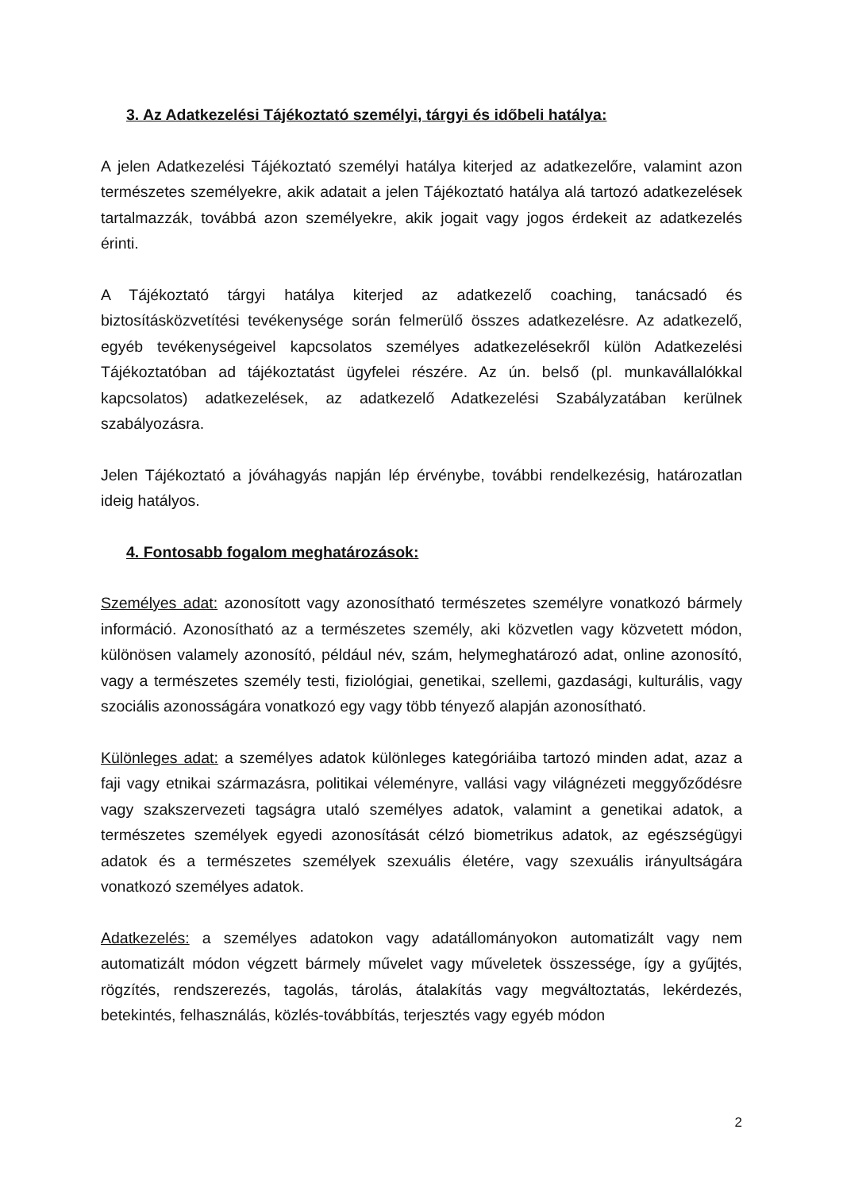3. Az Adatkezelési Tájékoztató személyi, tárgyi és időbeli hatálya:
A jelen Adatkezelési Tájékoztató személyi hatálya kiterjed az adatkezelőre, valamint azon természetes személyekre, akik adatait a jelen Tájékoztató hatálya alá tartozó adatkezelések tartalmazzák, továbbá azon személyekre, akik jogait vagy jogos érdekeit az adatkezelés érinti.
A Tájékoztató tárgyi hatálya kiterjed az adatkezelő coaching, tanácsadó és biztosításközvetítési tevékenysége során felmerülő összes adatkezelésre. Az adatkezelő, egyéb tevékenységeivel kapcsolatos személyes adatkezelésekről külön Adatkezelési Tájékoztatóban ad tájékoztatást ügyfelei részére. Az ún. belső (pl. munkavállalókkal kapcsolatos) adatkezelések, az adatkezelő Adatkezelési Szabályzatában kerülnek szabályozásra.
Jelen Tájékoztató a jóváhagyás napján lép érvénybe, további rendelkezésig, határozatlan ideig hatályos.
4. Fontosabb fogalom meghatározások:
Személyes adat: azonosított vagy azonosítható természetes személyre vonatkozó bármely információ. Azonosítható az a természetes személy, aki közvetlen vagy közvetett módon, különösen valamely azonosító, például név, szám, helymeghatározó adat, online azonosító, vagy a természetes személy testi, fiziológiai, genetikai, szellemi, gazdasági, kulturális, vagy szociális azonosságára vonatkozó egy vagy több tényező alapján azonosítható.
Különleges adat: a személyes adatok különleges kategóriáiba tartozó minden adat, azaz a faji vagy etnikai származásra, politikai véleményre, vallási vagy világnézeti meggyőződésre vagy szakszervezeti tagságra utaló személyes adatok, valamint a genetikai adatok, a természetes személyek egyedi azonosítását célzó biometrikus adatok, az egészségügyi adatok és a természetes személyek szexuális életére, vagy szexuális irányultságára vonatkozó személyes adatok.
Adatkezelés: a személyes adatokon vagy adatállományokon automatizált vagy nem automatizált módon végzett bármely művelet vagy műveletek összessége, így a gyűjtés, rögzítés, rendszerezés, tagolás, tárolás, átalakítás vagy megváltoztatás, lekérdezés, betekintés, felhasználás, közlés-továbbítás, terjesztés vagy egyéb módon
2